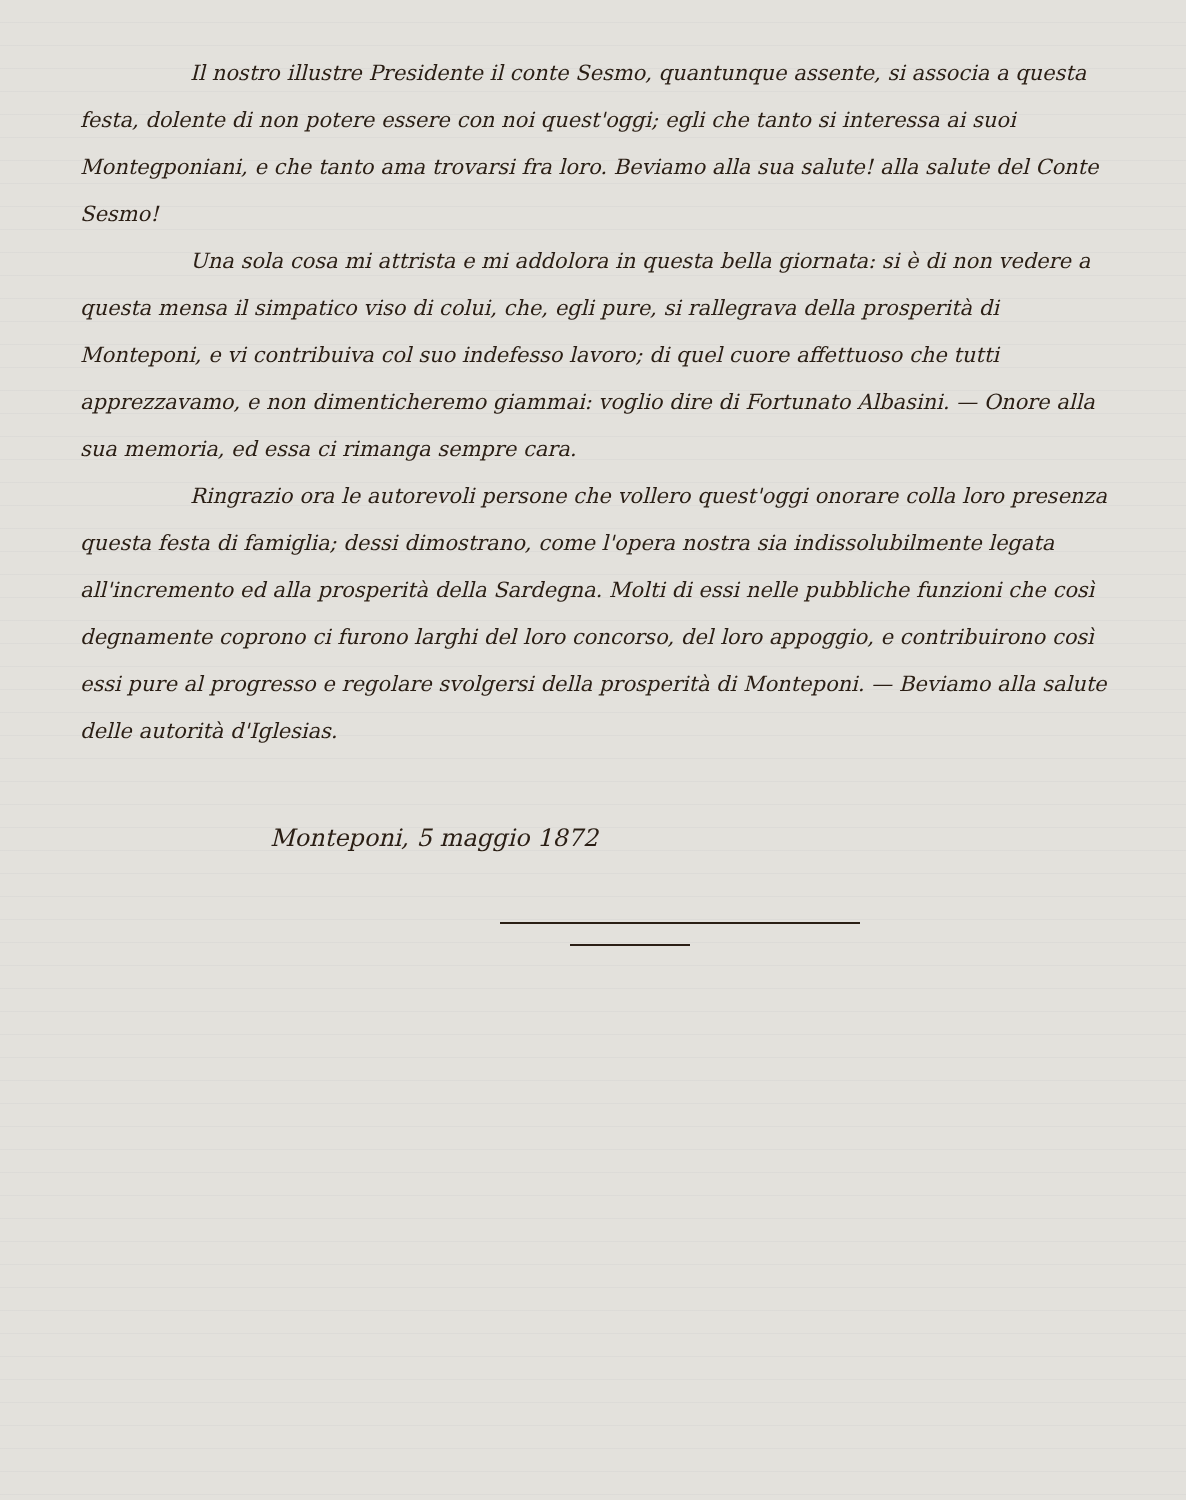Il nostro illustre Presidente il conte Sesmo, quantunque assente, si associa a questa festa, dolente di non potere essere con noi quest'oggi; egli che tanto si interessa ai suoi Montegponiani, e che tanto ama trovarsi fra loro. Beviamo alla sua salute! alla salute del Conte Sesmo!
Una sola cosa mi attrista e mi addolora in questa bella giornata: si è di non vedere a questa mensa il simpatico viso di colui, che, egli pure, si rallegrava della prosperità di Monteponi, e vi contribuiva col suo indefesso lavoro; di quel cuore affettuoso che tutti apprezzavamo, e non dimenticheremo giammai: voglio dire di Fortunato Albasini. — Onore alla sua memoria, ed essa ci rimanga sempre cara.
Ringrazio ora le autorevoli persone che vollero quest'oggi onorare colla loro presenza questa festa di famiglia; dessi dimostrano, come l'opera nostra sia indissolubilmente legata all'incremento ed alla prosperità della Sardegna. Molti di essi nelle pubbliche funzioni che così degnamente coprono ci furono larghi del loro concorso, del loro appoggio, e contribuirono così essi pure al progresso e regolare svolgersi della prosperità di Monteponi. — Beviamo alla salute delle autorità d'Iglesias.
Monteponi, 5 maggio 1872